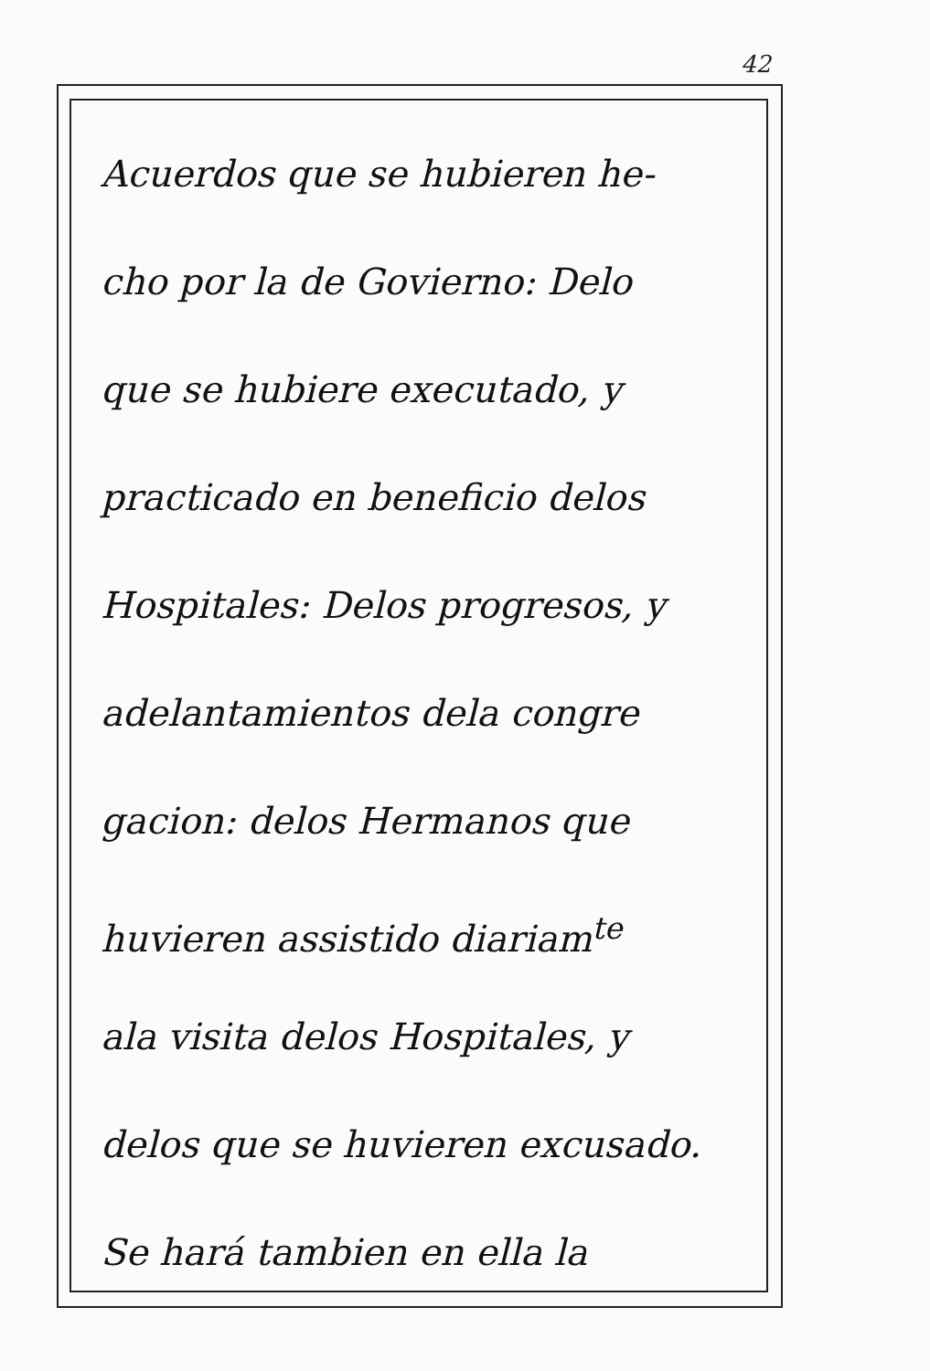42
Acuerdos que se hubieren he-
cho por la de Govierno: Delo
que se hubiere executado, y
practicado en beneficio delos
Hospitales: Delos progresos, y
adelantamientos dela congre
gacion: delos Hermanos que
huvieren assistido diariam<sup>te</sup>
ala visita delos Hospitales, y
delos que se huvieren excusado.
Se hará tambien en ella la